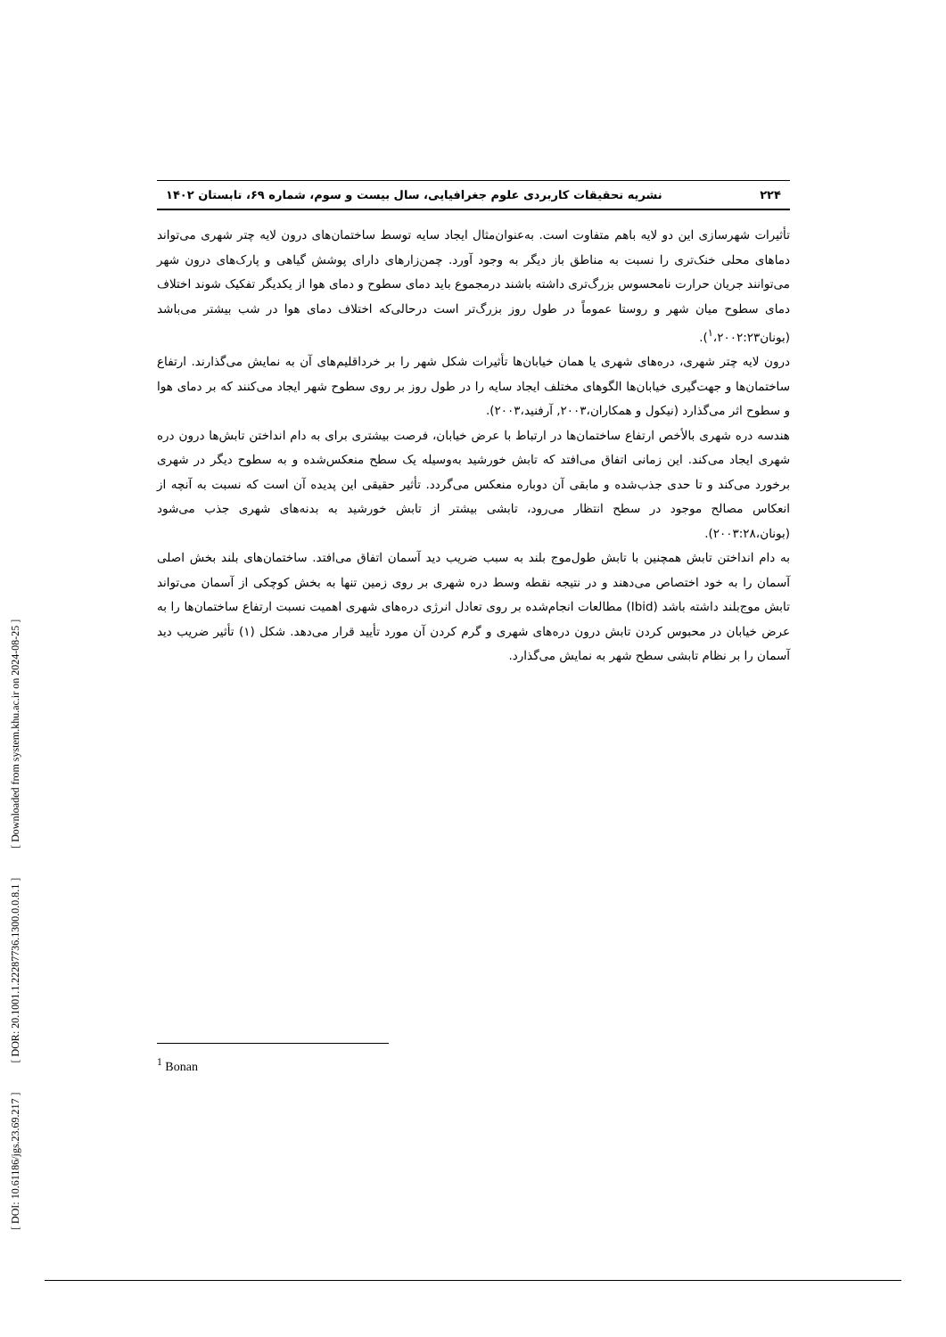[ DOI: 10.61186/jgs.23.69.217 ] [ DOR: 20.1001.1.22287736.1300.0.0.8.1 ] [ Downloaded from system.khu.ac.ir on 2024-08-25 ]
۲۲۴ نشریه تحقیقات کاربردی علوم جغرافیایی، سال بیست و سوم، شماره ۶۹، تابستان ۱۴۰۲
تأثیرات شهرسازی این دو لایه باهم متفاوت است. به‌عنوان‌مثال ایجاد سایه توسط ساختمان‌های درون لایه چتر شهری می‌تواند دماهای محلی خنک‌تری را نسبت به مناطق باز دیگر به وجود آورد. چمن‌زارهای دارای پوشش گیاهی و پارک‌های درون شهر می‌توانند جریان حرارت نامحسوس بزرگ‌تری داشته باشند درمجموع باید دمای سطوح و دمای هوا از یکدیگر تفکیک شوند اختلاف دمای سطوح میان شهر و روستا عموماً در طول روز بزرگ‌تر است درحالی‌که اختلاف دمای هوا در شب بیشتر می‌باشد (بونان<sup>۱</sup>،۲۰۰۲:۲۳).
درون لایه چتر شهری، دره‌های شهری یا همان خیابان‌ها تأثیرات شکل شهر را بر خرداقلیم‌های آن به نمایش می‌گذارند. ارتفاع ساختمان‌ها و جهت‌گیری خیابان‌ها الگوهای مختلف ایجاد سایه را در طول روز بر روی سطوح شهر ایجاد می‌کنند که بر دمای هوا و سطوح اثر می‌گذارد (نیکول و همکاران،۲۰۰۳, آرفنید،۲۰۰۳).
هندسه دره شهری بالأخص ارتفاع ساختمان‌ها در ارتباط با عرض خیابان، فرصت بیشتری برای به دام انداختن تابش‌ها درون دره شهری ایجاد می‌کند. این زمانی اتفاق می‌افتد که تابش خورشید به‌وسیله یک سطح منعکس‌شده و به سطوح دیگر در شهری برخورد می‌کند و تا حدی جذب‌شده و مابقی آن دوباره منعکس می‌گردد. تأثیر حقیقی این پدیده آن است که نسبت به آنچه از انعکاس مصالح موجود در سطح انتظار می‌رود، تابشی بیشتر از تابش خورشید به بدنه‌های شهری جذب می‌شود (بونان،۲۰۰۳:۲۸).
به دام انداختن تابش همچنین با تابش طول‌موج بلند به سبب ضریب دید آسمان اتفاق می‌افتد. ساختمان‌های بلند بخش اصلی آسمان را به خود اختصاص می‌دهند و در نتیجه نقطه وسط دره شهری بر روی زمین تنها به بخش کوچکی از آسمان می‌تواند تابش موج‌بلند داشته باشد (Ibid) مطالعات انجام‌شده بر روی تعادل انرژی دره‌های شهری اهمیت نسبت ارتفاع ساختمان‌ها را به عرض خیابان در محبوس کردن تابش درون دره‌های شهری و گرم کردن آن مورد تأیید قرار می‌دهد. شکل (۱) تأثیر ضریب دید آسمان را بر نظام تابشی سطح شهر به نمایش می‌گذارد.
<sup>1</sup> Bonan